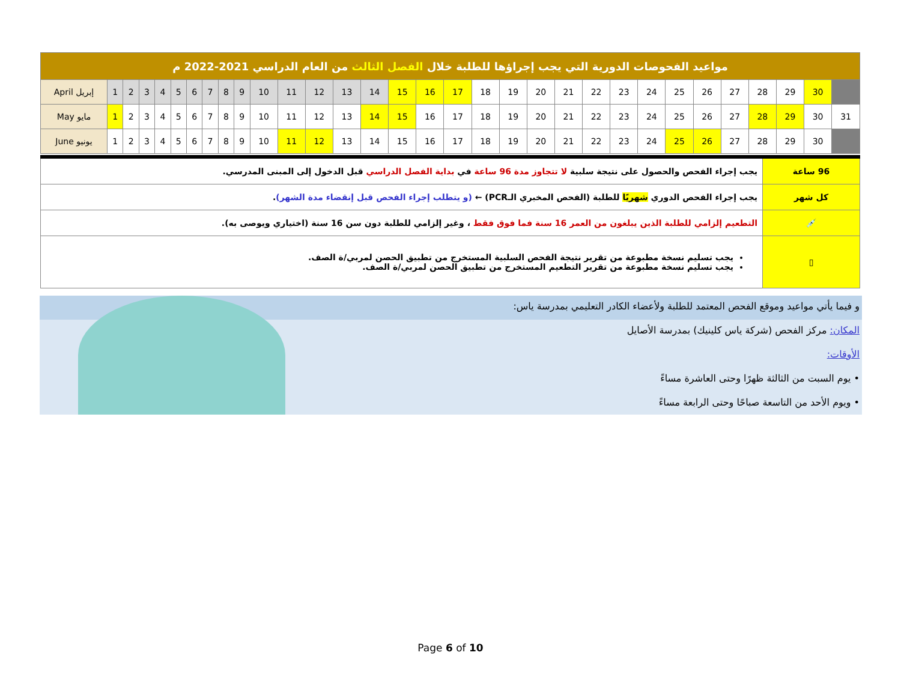| مواعيد الفحوصات الدورية التي يجب إجراؤها للطلبة خلال الفصل الثالث من العام الدراسي 2021-2022 م | | | | | | | | | | | | | | | | | | | | | | | | | | | | | | | |
| April إبريل | 1 | 2 | 3 | 4 | 5 | 6 | 7 | 8 | 9 | 10 | 11 | 12 | 13 | 14 | 15 | 16 | 17 | 18 | 19 | 20 | 21 | 22 | 23 | 24 | 25 | 26 | 27 | 28 | 29 | 30 | |
| May مايو | 1 | 2 | 3 | 4 | 5 | 6 | 7 | 8 | 9 | 10 | 11 | 12 | 13 | 14 | 15 | 16 | 17 | 18 | 19 | 20 | 21 | 22 | 23 | 24 | 25 | 26 | 27 | 28 | 29 | 30 | 31 |
| June يونيو | 1 | 2 | 3 | 4 | 5 | 6 | 7 | 8 | 9 | 10 | 11 | 12 | 13 | 14 | 15 | 16 | 17 | 18 | 19 | 20 | 21 | 22 | 23 | 24 | 25 | 26 | 27 | 28 | 29 | 30 | |
| 96 ساعة | يجب إجراء الفحص والحصول على نتيجة سلبية لا تتجاوز مدة 96 ساعة في بداية الفصل الدراسي قبل الدخول إلى المبنى المدرسي. |
| كل شهر | يجب إجراء الفحص الدوري شهريًا للطلبة (الفحص المخبري الـPCR) ← (و يتطلب إجراء الفحص قبل إنقضاء مدة الشهر) . |
| 💉 | التطعيم إلزامي للطلبة الذين يبلغون من العمر 16 سنة فما فوق فقط ، وغير إلزامي للطلبة دون سن 16 سنة (اختياري ويوصى به). |
| ▯ | يجب تسليم نسخة مطبوعة من تقرير نتيجة الفحص السلبية المستخرج من تطبيق الحصن لمربي/ة الصف. يجب تسليم نسخة مطبوعة من تقرير التطعيم المستخرج من تطبيق الحصن لمربي/ة الصف. |
و فيما يأتي مواعيد وموقع الفحص المعتمد للطلبة ولأعضاء الكادر التعليمي بمدرسة ياس:
المكان: مركز الفحص (شركة ياس كلينيك) بمدرسة الأصايل
الأوقات:
• يوم السبت من الثالثة ظهرًا وحتى العاشرة مساءً
• ويوم الأحد من التاسعة صباحًا وحتى الرابعة مساءً
Page 6 of 10